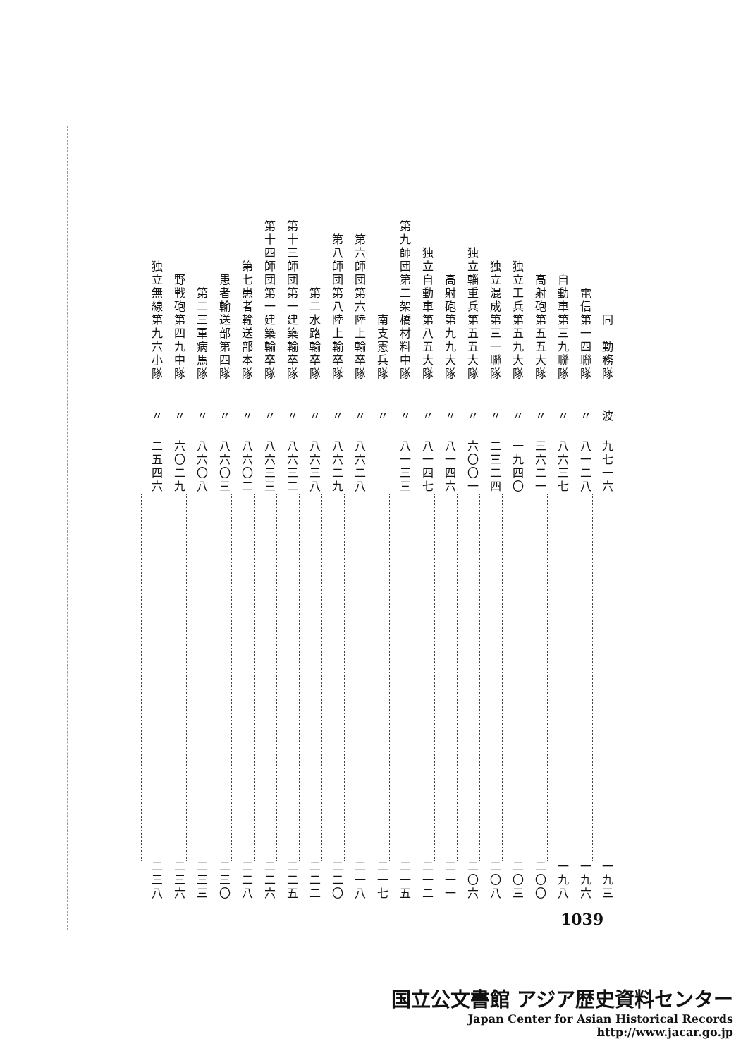| 同 勤務隊 | 電信第一四聯隊 | 自動車第三九聯隊 | 高射砲第五五大隊 | 独立工兵第五九大隊 | 独立混成第三一聯隊 | 独立輜重兵第五五大隊 | 高射砲第九九大隊 | 独立自動車第八五大隊 | 第九師団第二架橋材料中隊 | 南支憲兵隊 | 第六師団第六陸上輸卒隊 | 第八師団第八陸上輸卒隊 | 第二水路輸卒隊 | 第十三師団第一建築輸卒隊 | 第十四師団第一建築輸卒隊 | 第七患者輸送部本隊 | 患者輸送部第四隊 | 第二三軍病馬隊 | 野戦砲第四九中隊 | 独立無線第九六小隊 |
| 波 | 〃 | 〃 | 〃 | 〃 | 〃 | 〃 | 〃 | 〃 | 〃 | 〃 | 〃 | 〃 | 〃 | 〃 | 〃 | 〃 | 〃 | 〃 | 〃 | 〃 |
| 九七一六 | 八一二八 | 八六三七 | 三六二一 | 一九四〇 | 二三二四 | 六〇〇一 | 八一四六 | 八一四七 | 八一三三 | | 八六二八 | 八六二九 | 八六三八 | 八六三二 | 八六三三 | 八六〇二 | 八六〇三 | 八六〇八 | 六〇二九 | 二五四六 |
| 一九三 | 一九六 | 一九八 | 二〇〇 | 二〇三 | 二〇八 | 二〇六 | 二一一 | 二一二 | 二一五 | 二一七 | 二一八 | 二二〇 | 二二二 | 二二五 | 二二六 | 二二八 | 二三〇 | 二三三 | 二三六 | 二三八 |
1039
国立公文書館 アジア歴史資料センター
Japan Center for Asian Historical Records
http://www.jacar.go.jp